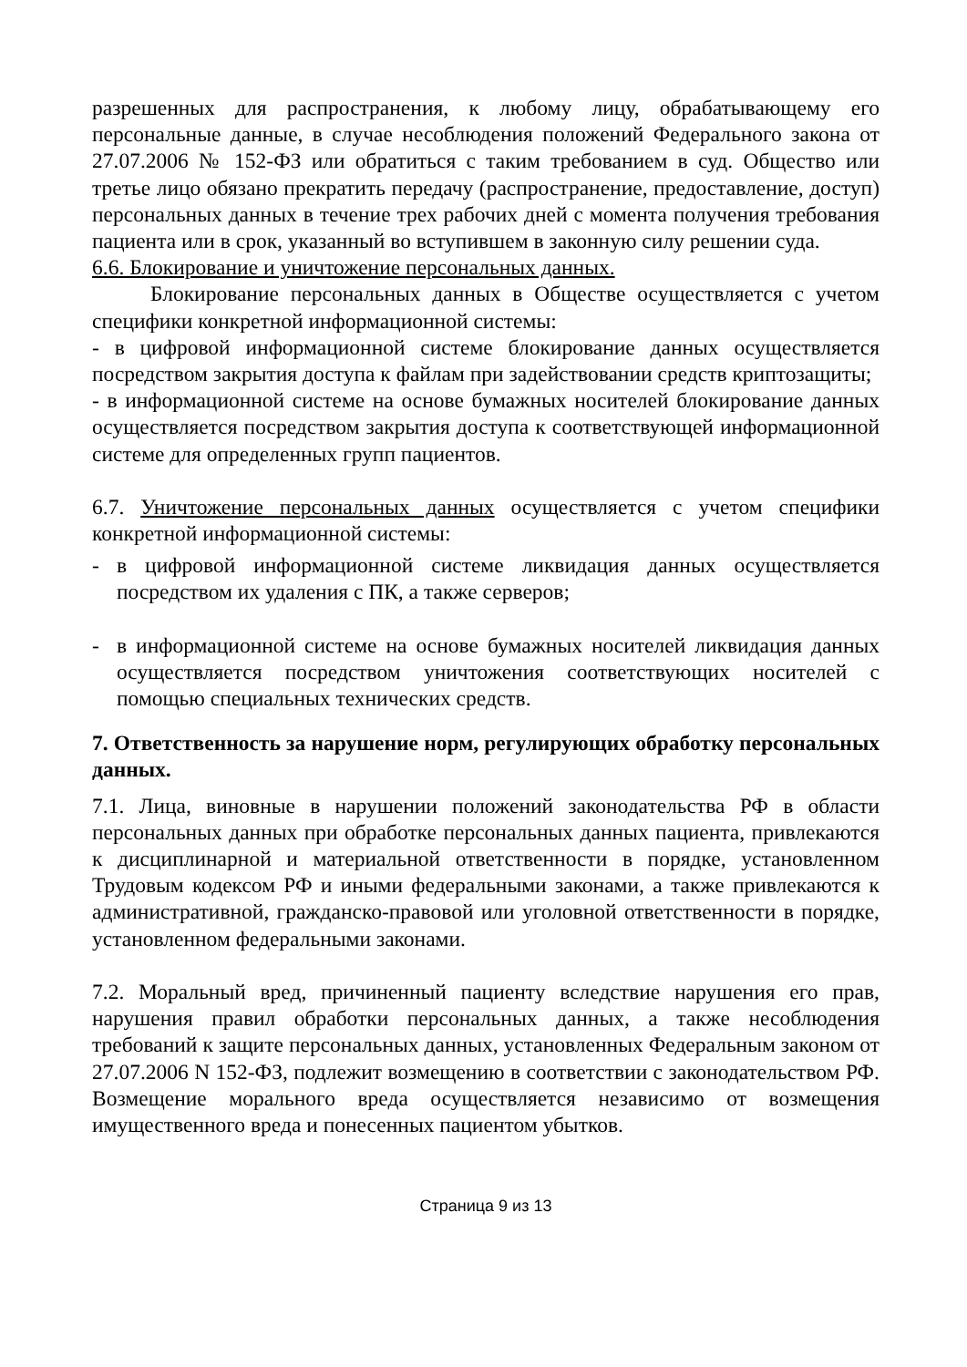разрешенных для распространения, к любому лицу, обрабатывающему его персональные данные, в случае несоблюдения положений Федерального закона от 27.07.2006 № 152-ФЗ или обратиться с таким требованием в суд. Общество или третье лицо обязано прекратить передачу (распространение, предоставление, доступ) персональных данных в течение трех рабочих дней с момента получения требования пациента или в срок, указанный во вступившем в законную силу решении суда.
6.6. Блокирование и уничтожение персональных данных.
Блокирование персональных данных в Обществе осуществляется с учетом специфики конкретной информационной системы:
- в цифровой информационной системе блокирование данных осуществляется посредством закрытия доступа к файлам при задействовании средств криптозащиты;
- в информационной системе на основе бумажных носителей блокирование данных осуществляется посредством закрытия доступа к соответствующей информационной системе для определенных групп пациентов.
6.7. Уничтожение персональных данных осуществляется с учетом специфики конкретной информационной системы:
- в цифровой информационной системе ликвидация данных осуществляется посредством их удаления с ПК, а также серверов;
- в информационной системе на основе бумажных носителей ликвидация данных осуществляется посредством уничтожения соответствующих носителей с помощью специальных технических средств.
7. Ответственность за нарушение норм, регулирующих обработку персональных данных.
7.1. Лица, виновные в нарушении положений законодательства РФ в области персональных данных при обработке персональных данных пациента, привлекаются к дисциплинарной и материальной ответственности в порядке, установленном Трудовым кодексом РФ и иными федеральными законами, а также привлекаются к административной, гражданско-правовой или уголовной ответственности в порядке, установленном федеральными законами.
7.2. Моральный вред, причиненный пациенту вследствие нарушения его прав, нарушения правил обработки персональных данных, а также несоблюдения требований к защите персональных данных, установленных Федеральным законом от 27.07.2006 N 152-ФЗ, подлежит возмещению в соответствии с законодательством РФ. Возмещение морального вреда осуществляется независимо от возмещения имущественного вреда и понесенных пациентом убытков.
Страница 9 из 13